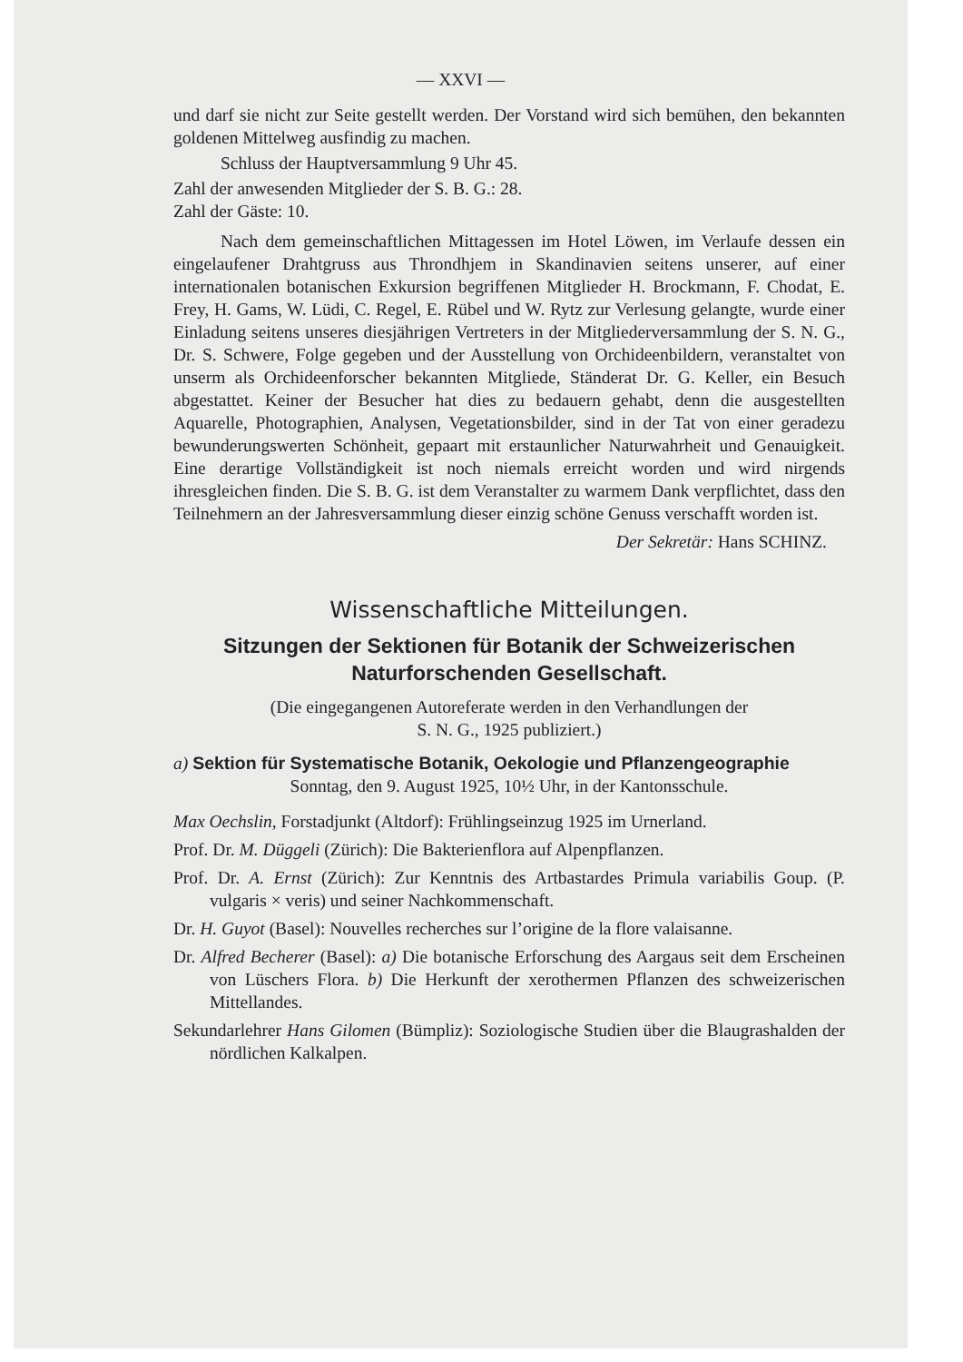— XXVI —
und darf sie nicht zur Seite gestellt werden. Der Vorstand wird sich bemühen, den bekannten goldenen Mittelweg ausfindig zu machen.
Schluss der Hauptversammlung 9 Uhr 45.
Zahl der anwesenden Mitglieder der S. B. G.: 28.
Zahl der Gäste: 10.
Nach dem gemeinschaftlichen Mittagessen im Hotel Löwen, im Verlaufe dessen ein eingelaufener Drahtgruss aus Throndhjem in Skandinavien seitens unserer, auf einer internationalen botanischen Exkursion begriffenen Mitglieder H. Brockmann, F. Chodat, E. Frey, H. Gams, W. Lüdi, C. Regel, E. Rübel und W. Rytz zur Verlesung gelangte, wurde einer Einladung seitens unseres diesjährigen Vertreters in der Mitgliederversammlung der S. N. G., Dr. S. Schwere, Folge gegeben und der Ausstellung von Orchideenbildern, veranstaltet von unserm als Orchideenforscher bekannten Mitgliede, Ständerat Dr. G. Keller, ein Besuch abgestattet. Keiner der Besucher hat dies zu bedauern gehabt, denn die ausgestellten Aquarelle, Photographien, Analysen, Vegetationsbilder, sind in der Tat von einer geradezu bewunderungswerten Schönheit, gepaart mit erstaunlicher Naturwahrheit und Genauigkeit. Eine derartige Vollständigkeit ist noch niemals erreicht worden und wird nirgends ihresgleichen finden. Die S. B. G. ist dem Veranstalter zu warmem Dank verpflichtet, dass den Teilnehmern an der Jahresversammlung dieser einzig schöne Genuss verschafft worden ist.
Der Sekretär: Hans SCHINZ.
Wissenschaftliche Mitteilungen.
Sitzungen der Sektionen für Botanik der Schweizerischen
Naturforschenden Gesellschaft.
(Die eingegangenen Autoreferate werden in den Verhandlungen der
S. N. G., 1925 publiziert.)
a) Sektion für Systematische Botanik, Oekologie und Pflanzengeographie
Sonntag, den 9. August 1925, 10½ Uhr, in der Kantonsschule.
Max Oechslin, Forstadjunkt (Altdorf): Frühlingseinzug 1925 im Urnerland.
Prof. Dr. M. Düggeli (Zürich): Die Bakterienflora auf Alpenpflanzen.
Prof. Dr. A. Ernst (Zürich): Zur Kenntnis des Artbastardes Primula variabilis Goup. (P. vulgaris × veris) und seiner Nachkommenschaft.
Dr. H. Guyot (Basel): Nouvelles recherches sur l’origine de la flore valaisanne.
Dr. Alfred Becherer (Basel): a) Die botanische Erforschung des Aargaus seit dem Erscheinen von Lüschers Flora. b) Die Herkunft der xerothermen Pflanzen des schweizerischen Mittellandes.
Sekundarlehrer Hans Gilomen (Bümpliz): Soziologische Studien über die Blaugrashalden der nördlichen Kalkalpen.